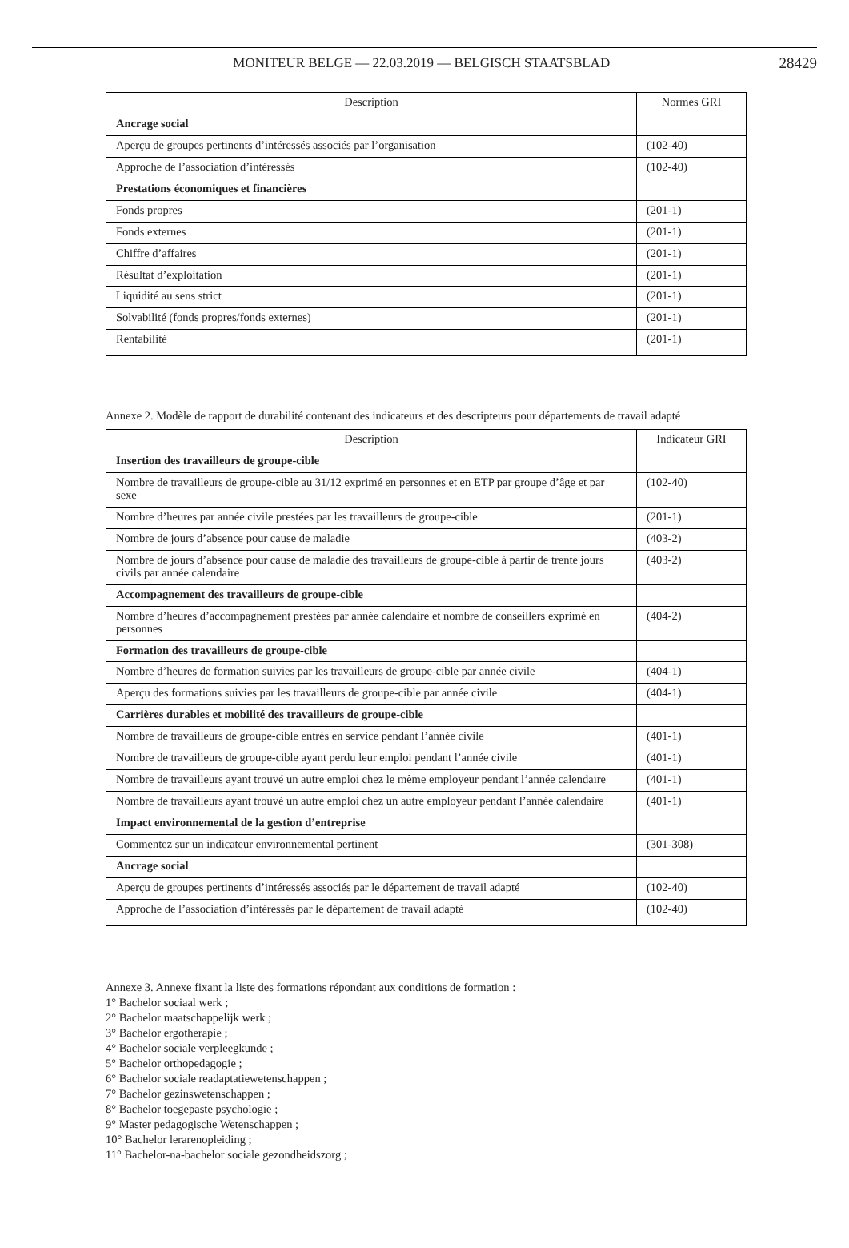MONITEUR BELGE — 22.03.2019 — BELGISCH STAATSBLAD 28429
| Description | Normes GRI |
| --- | --- |
| Ancrage social | |
| Aperçu de groupes pertinents d’intéressés associés par l’organisation | (102-40) |
| Approche de l’association d’intéressés | (102-40) |
| Prestations économiques et financières | |
| Fonds propres | (201-1) |
| Fonds externes | (201-1) |
| Chiffre d’affaires | (201-1) |
| Résultat d’exploitation | (201-1) |
| Liquidité au sens strict | (201-1) |
| Solvabilité (fonds propres/fonds externes) | (201-1) |
| Rentabilité | (201-1) |
Annexe 2. Modèle de rapport de durabilité contenant des indicateurs et des descripteurs pour départements de travail adapté
| Description | Indicateur GRI |
| --- | --- |
| Insertion des travailleurs de groupe-cible | |
| Nombre de travailleurs de groupe-cible au 31/12 exprimé en personnes et en ETP par groupe d’âge et par sexe | (102-40) |
| Nombre d’heures par année civile prestées par les travailleurs de groupe-cible | (201-1) |
| Nombre de jours d’absence pour cause de maladie | (403-2) |
| Nombre de jours d’absence pour cause de maladie des travailleurs de groupe-cible à partir de trente jours civils par année calendaire | (403-2) |
| Accompagnement des travailleurs de groupe-cible | |
| Nombre d’heures d’accompagnement prestées par année calendaire et nombre de conseillers exprimé en personnes | (404-2) |
| Formation des travailleurs de groupe-cible | |
| Nombre d’heures de formation suivies par les travailleurs de groupe-cible par année civile | (404-1) |
| Aperçu des formations suivies par les travailleurs de groupe-cible par année civile | (404-1) |
| Carrières durables et mobilité des travailleurs de groupe-cible | |
| Nombre de travailleurs de groupe-cible entrés en service pendant l’année civile | (401-1) |
| Nombre de travailleurs de groupe-cible ayant perdu leur emploi pendant l’année civile | (401-1) |
| Nombre de travailleurs ayant trouvé un autre emploi chez le même employeur pendant l’année calendaire | (401-1) |
| Nombre de travailleurs ayant trouvé un autre emploi chez un autre employeur pendant l’année calendaire | (401-1) |
| Impact environnemental de la gestion d’entreprise | |
| Commentez sur un indicateur environnemental pertinent | (301-308) |
| Ancrage social | |
| Aperçu de groupes pertinents d’intéressés associés par le département de travail adapté | (102-40) |
| Approche de l’association d’intéressés par le département de travail adapté | (102-40) |
Annexe 3. Annexe fixant la liste des formations répondant aux conditions de formation :
1° Bachelor sociaal werk ;
2° Bachelor maatschappelijk werk ;
3° Bachelor ergotherapie ;
4° Bachelor sociale verpleegkunde ;
5° Bachelor orthopedagogie ;
6° Bachelor sociale readaptatiewetenschappen ;
7° Bachelor gezinswetenschappen ;
8° Bachelor toegepaste psychologie ;
9° Master pedagogische Wetenschappen ;
10° Bachelor lerarenopleiding ;
11° Bachelor-na-bachelor sociale gezondheidszorg ;